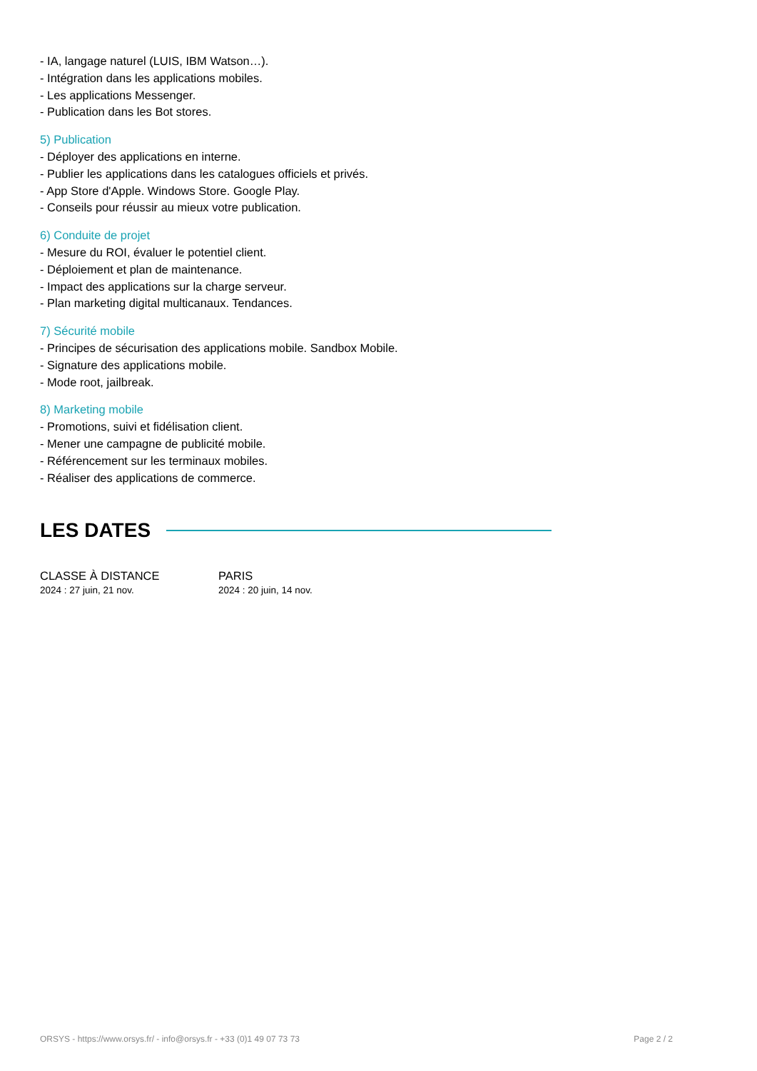- IA, langage naturel (LUIS, IBM Watson…).
- Intégration dans les applications mobiles.
- Les applications Messenger.
- Publication dans les Bot stores.
5) Publication
- Déployer des applications en interne.
- Publier les applications dans les catalogues officiels et privés.
- App Store d'Apple. Windows Store. Google Play.
- Conseils pour réussir au mieux votre publication.
6) Conduite de projet
- Mesure du ROI, évaluer le potentiel client.
- Déploiement et plan de maintenance.
- Impact des applications sur la charge serveur.
- Plan marketing digital multicanaux. Tendances.
7) Sécurité mobile
- Principes de sécurisation des applications mobile. Sandbox Mobile.
- Signature des applications mobile.
- Mode root, jailbreak.
8) Marketing mobile
- Promotions, suivi et fidélisation client.
- Mener une campagne de publicité mobile.
- Référencement sur les terminaux mobiles.
- Réaliser des applications de commerce.
LES DATES
CLASSE À DISTANCE
2024 : 27 juin, 21 nov.
PARIS
2024 : 20 juin, 14 nov.
ORSYS - https://www.orsys.fr/ - info@orsys.fr - +33 (0)1 49 07 73 73 Page 2 / 2